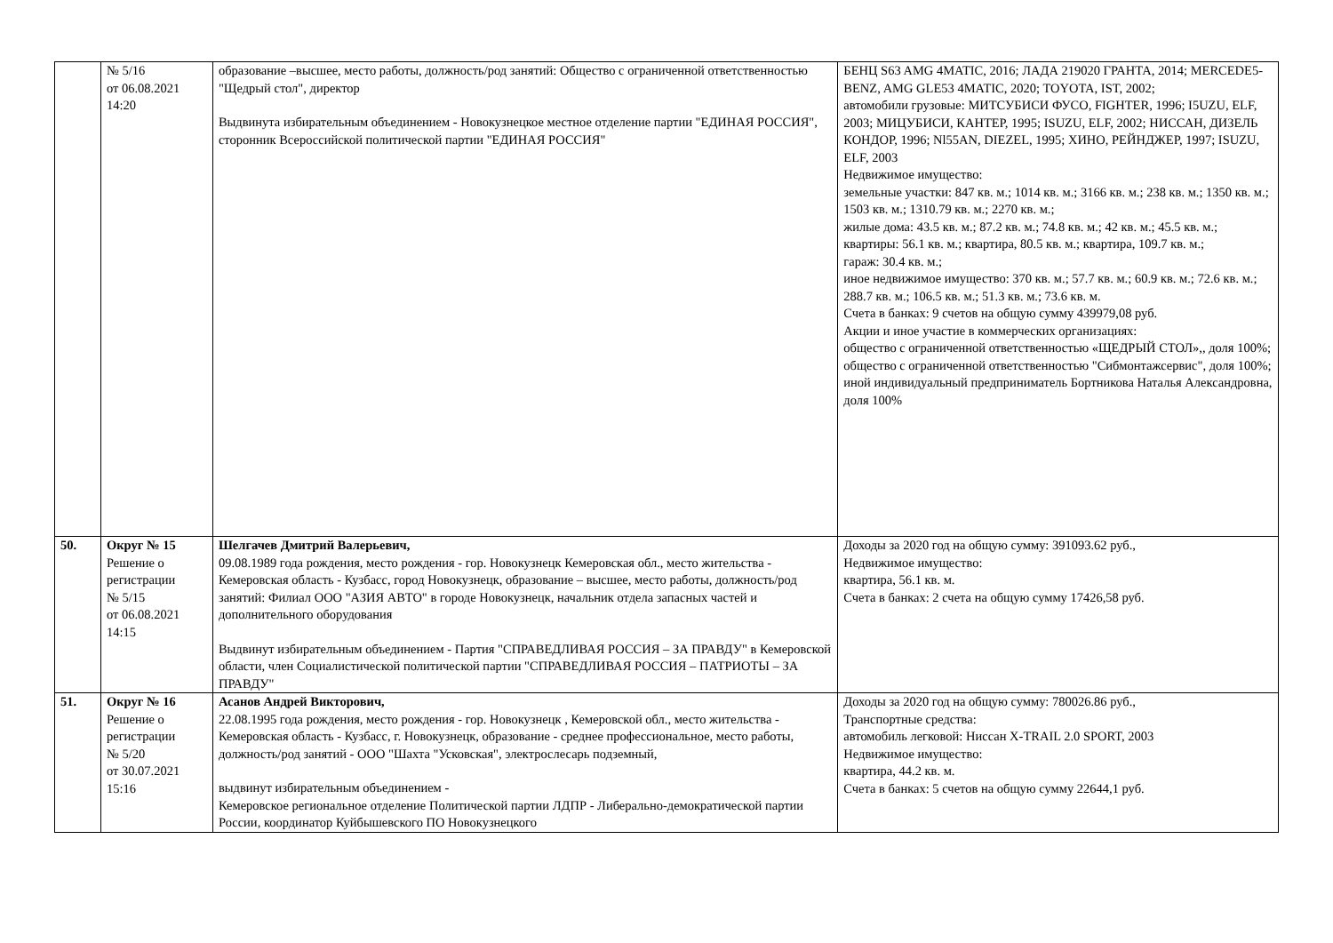| | № 5/16 от 06.08.2021 14:20 | образование –высшее, место работы, должность/род занятий: Общество с ограниченной ответственностью "Щедрый стол", директор Выдвинута избирательным объединением - Новокузнецкое местное отделение партии "ЕДИНАЯ РОССИЯ", сторонник Всероссийской политической партии "ЕДИНАЯ РОССИЯ" | БЕНЦ S63 AMG 4MATIC, 2016; ЛАДА 219020 ГРАНТА, 2014; MERCEDE5-BENZ, AMG GLE53 4MATIC, 2020; TOYOTA, IST, 2002; автомобили грузовые: МИТСУБИСИ ФУСО, FIGHTER, 1996; I5UZU, ELF, 2003; МИЦУБИСИ, КАНТЕР, 1995; ISUZU, ELF, 2002; НИССАН, ДИЗЕЛЬ КОНДОР, 1996; Nl55AN, DIEZEL, 1995; ХИНО, РЕЙНДЖЕР, 1997; ISUZU, ELF, 2003 Недвижимое имущество: земельные участки: 847 кв. м.; 1014 кв. м.; 3166 кв. м.; 238 кв. м.; 1350 кв. м.; 1503 кв. м.; 1310.79 кв. м.; 2270 кв. м.; жилые дома: 43.5 кв. м.; 87.2 кв. м.; 74.8 кв. м.; 42 кв. м.; 45.5 кв. м.; квартиры: 56.1 кв. м.; квартира, 80.5 кв. м.; квартира, 109.7 кв. м.; гараж: 30.4 кв. м.; иное недвижимое имущество: 370 кв. м.; 57.7 кв. м.; 60.9 кв. м.; 72.6 кв. м.; 288.7 кв. м.; 106.5 кв. м.; 51.3 кв. м.; 73.6 кв. м. Счета в банках: 9 счетов на общую сумму 439979,08 руб. Акции и иное участие в коммерческих организациях: общество с ограниченной ответственностью «ЩЕДРЫЙ СТОЛ»,, доля 100%; общество с ограниченной ответственностью "Сибмонтажсервис", доля 100%; иной индивидуальный предприниматель Бортникова Наталья Александровна, доля 100% |
| 50. | Округ № 15 Решение о регистрации № 5/15 от 06.08.2021 14:15 | Шелгачев Дмитрий Валерьевич, 09.08.1989 года рождения, место рождения - гор. Новокузнецк Кемеровская обл., место жительства - Кемеровская область - Кузбасс, город Новокузнецк, образование – высшее, место работы, должность/род занятий: Филиал ООО "АЗИЯ АВТО" в городе Новокузнецк, начальник отдела запасных частей и дополнительного оборудования Выдвинут избирательным объединением - Партия "СПРАВЕДЛИВАЯ РОССИЯ – ЗА ПРАВДУ" в Кемеровской области, член Социалистической политической партии "СПРАВЕДЛИВАЯ РОССИЯ – ПАТРИОТЫ – ЗА ПРАВДУ" | Доходы за 2020 год на общую сумму: 391093.62 руб., Недвижимое имущество: квартира, 56.1 кв. м. Счета в банках: 2 счета на общую сумму 17426,58 руб. |
| 51. | Округ № 16 Решение о регистрации № 5/20 от 30.07.2021 15:16 | Асанов Андрей Викторович, 22.08.1995 года рождения, место рождения - гор. Новокузнецк , Кемеровской обл., место жительства - Кемеровская область - Кузбасс, г. Новокузнецк, образование - среднее профессиональное, место работы, должность/род занятий - ООО "Шахта "Усковская", электрослесарь подземный, выдвинут избирательным объединением - Кемеровское региональное отделение Политической партии ЛДПР - Либерально-демократической партии России, координатор Куйбышевского ПО Новокузнецкого | Доходы за 2020 год на общую сумму: 780026.86 руб., Транспортные средства: автомобиль легковой: Ниссан X-TRAIL 2.0 SPORT, 2003 Недвижимое имущество: квартира, 44.2 кв. м. Счета в банках: 5 счетов на общую сумму 22644,1 руб. |